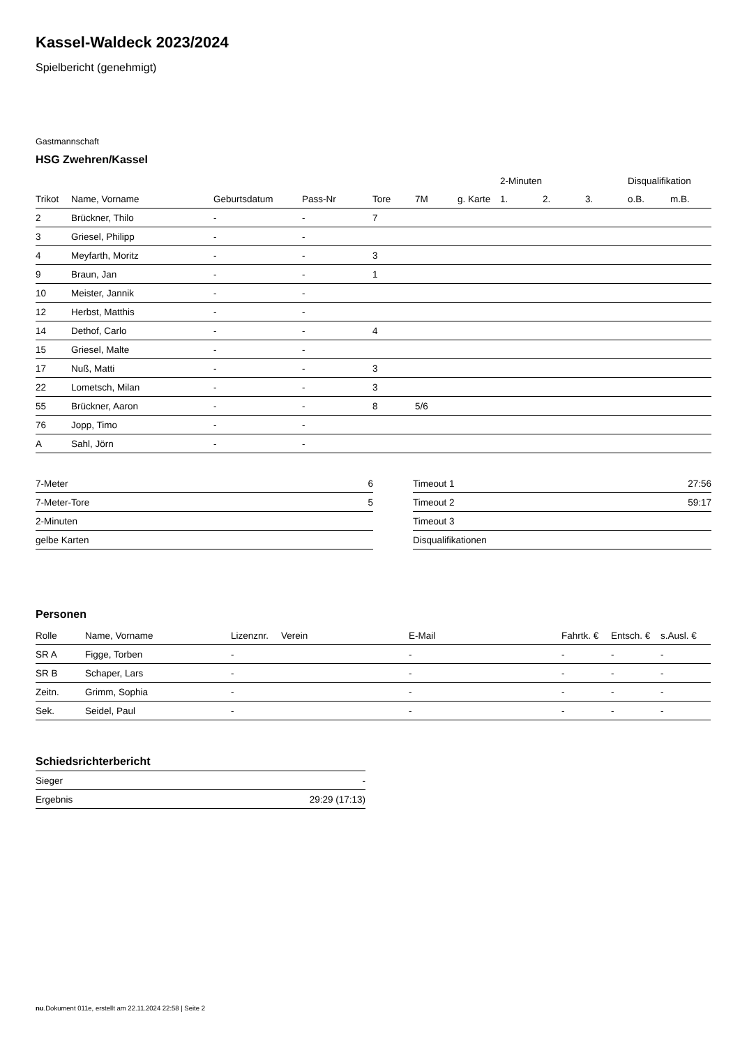Kassel-Waldeck 2023/2024
Spielbericht (genehmigt)
Gastmannschaft
HSG Zwehren/Kassel
| | | | | | | | 2-Minuten | | | Disqualifikation | |
| --- | --- | --- | --- | --- | --- | --- | --- | --- | --- | --- | --- |
| Trikot | Name, Vorname | Geburtsdatum | Pass-Nr | Tore | 7M | g. Karte | 1. | 2. | 3. | o.B. | m.B. |
| 2 | Brückner, Thilo | - | - | 7 | | | | | | | |
| 3 | Griesel, Philipp | - | - | | | | | | | | |
| 4 | Meyfarth, Moritz | - | - | 3 | | | | | | | |
| 9 | Braun, Jan | - | - | 1 | | | | | | | |
| 10 | Meister, Jannik | - | - | | | | | | | | |
| 12 | Herbst, Matthis | - | - | | | | | | | | |
| 14 | Dethof, Carlo | - | - | 4 | | | | | | | |
| 15 | Griesel, Malte | - | - | | | | | | | | |
| 17 | Nuß, Matti | - | - | 3 | | | | | | | |
| 22 | Lometsch, Milan | - | - | 3 | | | | | | | |
| 55 | Brückner, Aaron | - | - | 8 | 5/6 | | | | | | |
| 76 | Jopp, Timo | - | - | | | | | | | | |
| A | Sahl, Jörn | - | - | | | | | | | | |
| 7-Meter | 6 |
| 7-Meter-Tore | 5 |
| 2-Minuten | |
| gelbe Karten | |
| Timeout 1 | 27:56 |
| Timeout 2 | 59:17 |
| Timeout 3 | |
| Disqualifikationen | |
Personen
| Rolle | Name, Vorname | Lizenznr. | Verein | E-Mail | Fahrtk. € | Entsch. € | s.Ausl. € |
| --- | --- | --- | --- | --- | --- | --- | --- |
| SR A | Figge, Torben | - | | - | - | - | - |
| SR B | Schaper, Lars | - | | - | - | - | - |
| Zeitn. | Grimm, Sophia | - | | - | - | - | - |
| Sek. | Seidel, Paul | - | | - | - | - | - |
Schiedsrichterbericht
| Sieger | - |
| Ergebnis | 29:29 (17:13) |
nu.Dokument 011e, erstellt am 22.11.2024 22:58 | Seite 2